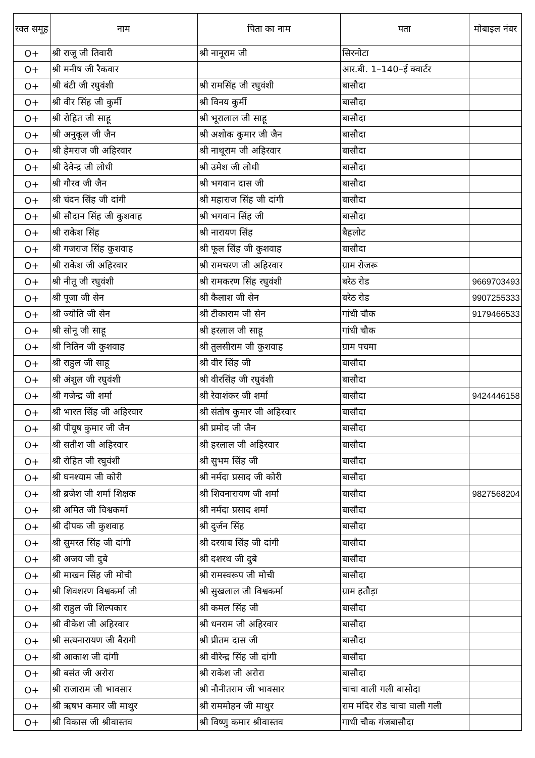| रक्त समूह | नाम | पिता का नाम | पता | मोबाइल नंबर |
| --- | --- | --- | --- | --- |
| O+ | श्री राजू जी तिवारी | श्री नानूराम जी | सिरनोटा | |
| O+ | श्री मनीष जी रैकवार | | आर.बी. 1–140–ई क्वार्टर | |
| O+ | श्री बंटी जी रघुवंशी | श्री रामसिंह जी रघुवंशी | बासौदा | |
| O+ | श्री वीर सिंह जी कुर्मी | श्री विनय कुर्मी | बासौदा | |
| O+ | श्री रोहित जी साहू | श्री भूरालाल जी साहू | बासौदा | |
| O+ | श्री अनुकूल जी जैन | श्री अशोक कुमार जी जैन | बासौदा | |
| O+ | श्री हेमराज जी अहिरवार | श्री नाथूराम जी अहिरवार | बासौदा | |
| O+ | श्री देवेन्द्र जी लोधी | श्री उमेश जी लोधी | बासौदा | |
| O+ | श्री गौरव जी जैन | श्री भगवान दास जी | बासौदा | |
| O+ | श्री चंदन सिंह जी दांगी | श्री महाराज सिंह जी दांगी | बासौदा | |
| O+ | श्री सौदान सिंह जी कुशवाह | श्री भगवान सिंह जी | बासौदा | |
| O+ | श्री राकेश सिंह | श्री नारायण सिंह | बैहलोट | |
| O+ | श्री गजराज सिंह कुशवाह | श्री फूल सिंह जी कुशवाह | बासौदा | |
| O+ | श्री राकेश जी अहिरवार | श्री रामचरण जी अहिरवार | ग्राम रोजरू | |
| O+ | श्री नीतू जी रघुवंशी | श्री रामकरण सिंह रघुवंशी | बरेठ रोड | 9669703493 |
| O+ | श्री पूजा जी सेन | श्री कैलाश जी सेन | बरेठ रोड | 9907255333 |
| O+ | श्री ज्योति जी सेन | श्री टीकाराम जी सेन | गांधी चौक | 9179466533 |
| O+ | श्री सोनू जी साहू | श्री हरलाल जी साहू | गांधी चौक | |
| O+ | श्री नितिन जी कुशवाह | श्री तुलसीराम जी कुशवाह | ग्राम पचमा | |
| O+ | श्री राहुल जी साहू | श्री वीर सिंह जी | बासौदा | |
| O+ | श्री अंशुल जी रघुवंशी | श्री वीरसिंह जी रघुवंशी | बासौदा | |
| O+ | श्री गजेन्द्र जी शर्मा | श्री रेवाशंकर जी शर्मा | बासौदा | 9424446158 |
| O+ | श्री भारत सिंह जी अहिरवार | श्री संतोष कुमार जी अहिरवार | बासौदा | |
| O+ | श्री पीयूष कुमार जी जैन | श्री प्रमोद जी जैन | बासौदा | |
| O+ | श्री सतीश जी अहिरवार | श्री हरलाल जी अहिरवार | बासौदा | |
| O+ | श्री रोहित जी रघुवंशी | श्री सुभम सिंह जी | बासौदा | |
| O+ | श्री घनश्याम जी कोरी | श्री नर्मदा प्रसाद जी कोरी | बासौदा | |
| O+ | श्री ब्रजेश जी शर्मा शिक्षक | श्री शिवनारायण जी शर्मा | बासौदा | 9827568204 |
| O+ | श्री अमित जी विश्वकर्मा | श्री नर्मदा प्रसाद शर्मा | बासौदा | |
| O+ | श्री दीपक जी कुशवाह | श्री दुर्जन सिंह | बासौदा | |
| O+ | श्री सुमरत सिंह जी दांगी | श्री दरयाब सिंह जी दांगी | बासौदा | |
| O+ | श्री अजय जी दुबे | श्री दशरथ जी दुबे | बासौदा | |
| O+ | श्री माखन सिंह जी मोची | श्री रामस्वरूप जी मोची | बासौदा | |
| O+ | श्री शिवशरण विश्वकर्मा जी | श्री सुखलाल जी विश्वकर्मा | ग्राम हतौड़ा | |
| O+ | श्री राहुल जी शिल्पकार | श्री कमल सिंह जी | बासौदा | |
| O+ | श्री वीकेश जी अहिरवार | श्री धनराम जी अहिरवार | बासौदा | |
| O+ | श्री सत्यनारायण जी बैरागी | श्री प्रीतम दास जी | बासौदा | |
| O+ | श्री आकाश जी दांगी | श्री वीरेन्द्र सिंह जी दांगी | बासौदा | |
| O+ | श्री बसंत जी अरोरा | श्री राकेश जी अरोरा | बासौदा | |
| O+ | श्री राजाराम जी भावसार | श्री नौनीतराम जी भावसार | चाचा वाली गली बासोदा | |
| O+ | श्री ऋषभ कमार जी माथुर | श्री राममोहन जी माथुर | राम मंदिर रोड चाचा वाली गली | |
| O+ | श्री विकास जी श्रीवास्तव | श्री विष्णु कमार श्रीवास्तव | गाधी चौक गंजबासौदा | |